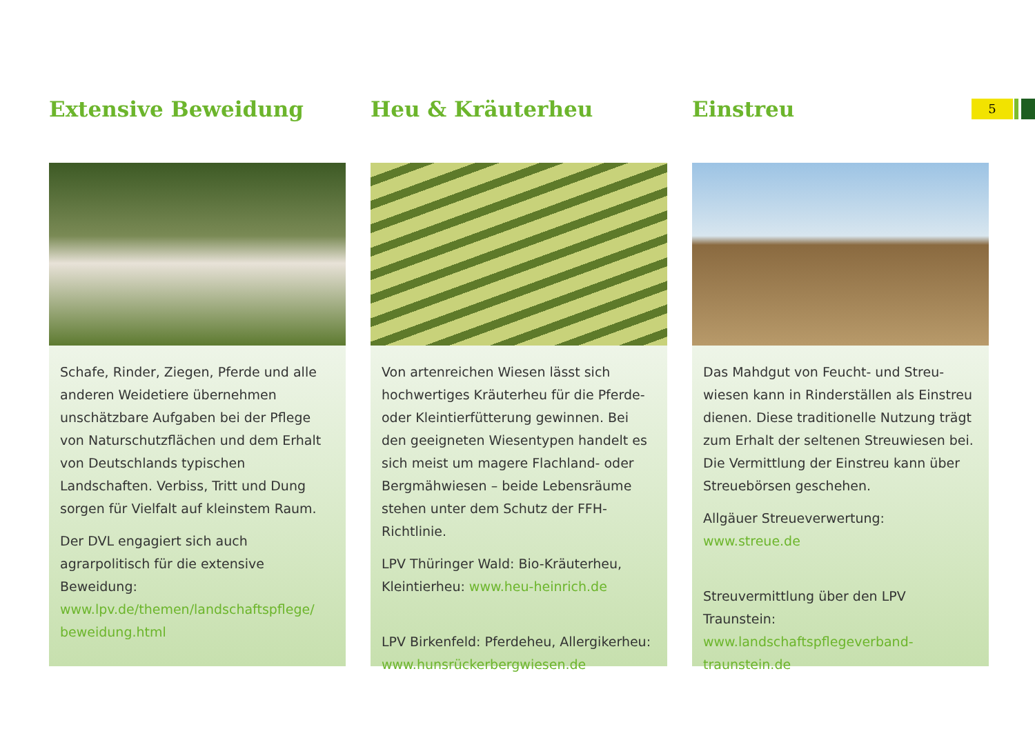5
Extensive Beweidung
Schafe, Rinder, Ziegen, Pferde und alle anderen Weidetiere übernehmen unschätzbare Aufgaben bei der Pflege von Naturschutzflächen und dem Erhalt von Deutschlands typischen Landschaften. Verbiss, Tritt und Dung sorgen für Vielfalt auf kleinstem Raum.
Der DVL engagiert sich auch agrarpolitisch für die extensive Beweidung: www.lpv.de/themen/landschaftspflege/ beweidung.html
Heu & Kräuterheu
Von artenreichen Wiesen lässt sich hochwertiges Kräuterheu für die Pferde- oder Kleintierfütterung gewinnen. Bei den geeigneten Wiesentypen handelt es sich meist um magere Flachland- oder Berg­mähwiesen – beide Lebensräume stehen unter dem Schutz der FFH-Richtlinie.
LPV Thüringer Wald: Bio-Kräuterheu, Kleintierheu: www.heu-heinrich.de
LPV Birkenfeld: Pferdeheu, Allergikerheu: www.hunsrückerbergwiesen.de
Einstreu
Das Mahdgut von Feucht- und Streu­wiesen kann in Rinderställen als Einstreu dienen. Diese traditionelle Nutzung trägt zum Erhalt der seltenen Streuwiesen bei. Die Vermittlung der Einstreu kann über Streuebörsen geschehen.
Allgäuer Streueverwertung: www.streue.de
Streuvermittlung über den LPV Traunstein: www.landschaftspflegeverband-traunstein.de